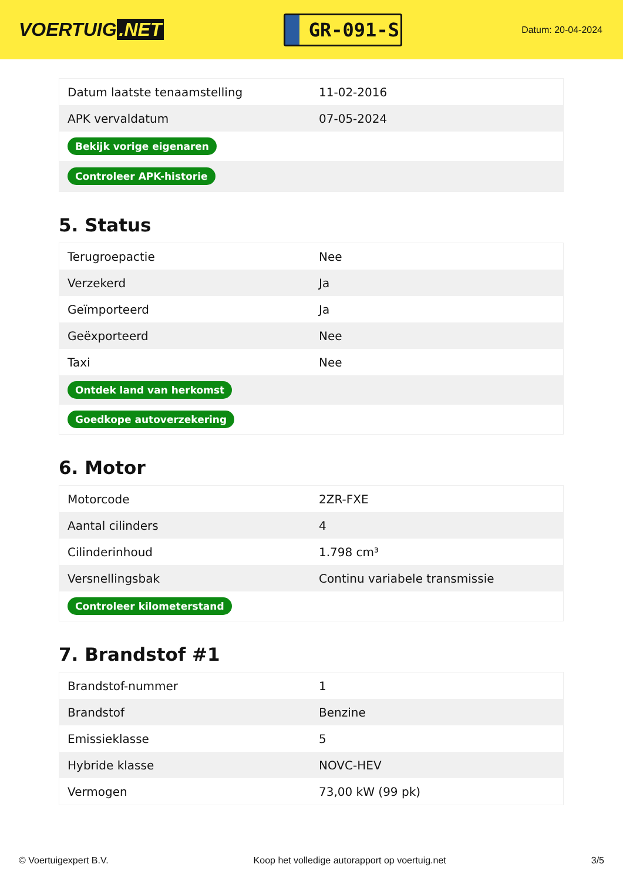VOERTUIG.NET
GR-091-S
Datum: 20-04-2024
| Datum laatste tenaamstelling | 11-02-2016 |
| APK vervaldatum | 07-05-2024 |
| Bekijk vorige eigenaren | |
| Controleer APK-historie | |
5. Status
| Terugroepactie | Nee |
| Verzekerd | Ja |
| Geïmporteerd | Ja |
| Geëxporteerd | Nee |
| Taxi | Nee |
| Ontdek land van herkomst | |
| Goedkope autoverzekering | |
6. Motor
| Motorcode | 2ZR-FXE |
| Aantal cilinders | 4 |
| Cilinderinhoud | 1.798 cm³ |
| Versnellingsbak | Continu variabele transmissie |
| Controleer kilometerstand | |
7. Brandstof #1
| Brandstof-nummer | 1 |
| Brandstof | Benzine |
| Emissieklasse | 5 |
| Hybride klasse | NOVC-HEV |
| Vermogen | 73,00 kW (99 pk) |
© Voertuigexpert B.V. Koop het volledige autorapport op voertuig.net 3/5